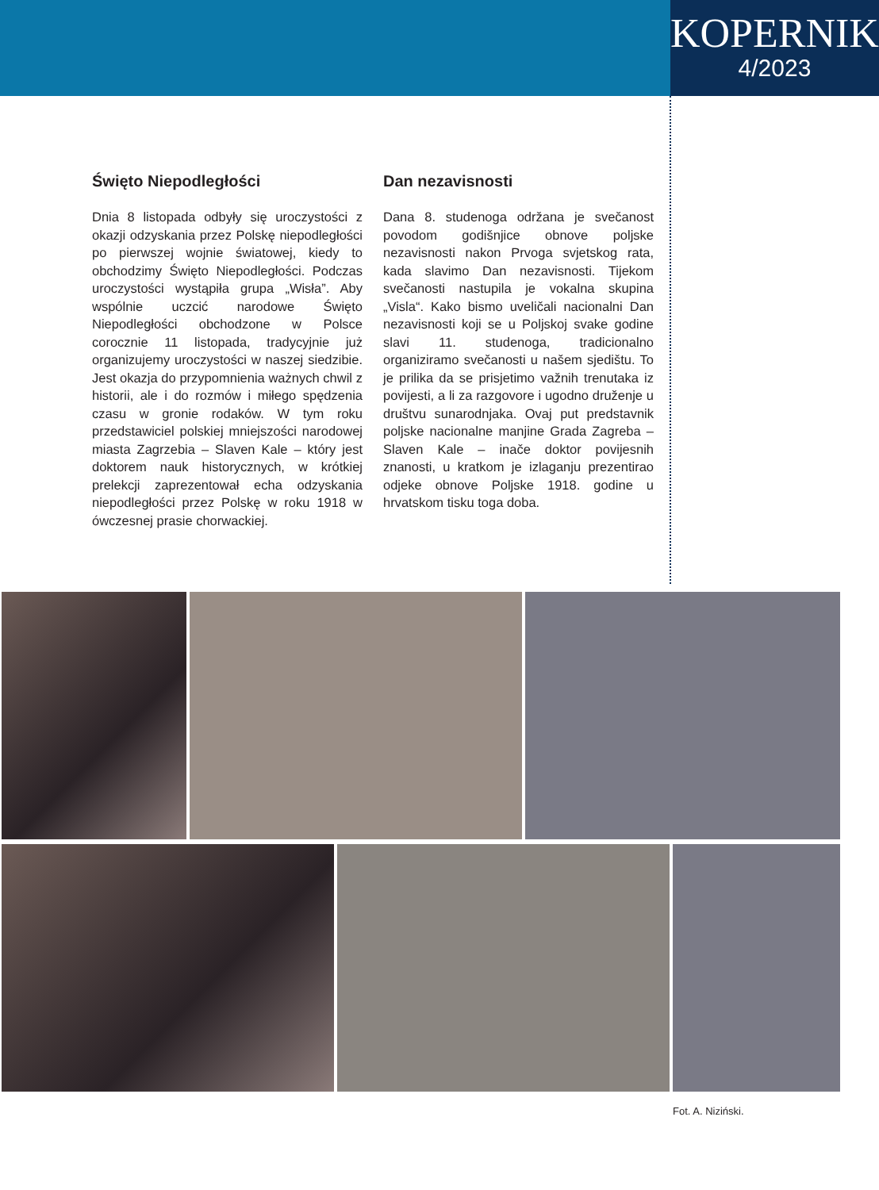KOPERNIK
4/2023
Święto Niepodległości
Dnia 8 listopada odbyły się uroczystości z okazji odzyskania przez Polskę niepodległości po pierwszej wojnie światowej, kiedy to obchodzimy Święto Niepodległości. Podczas uroczystości wystąpiła grupa „Wisła”. Aby wspólnie uczcić narodowe Święto Niepodległości obchodzone w Polsce corocznie 11 listopada, tradycyjnie już organizujemy uroczystości w naszej siedzibie. Jest okazja do przypomnienia ważnych chwil z historii, ale i do rozmów i miłego spędzenia czasu w gronie rodaków. W tym roku przedstawiciel polskiej mniejszości narodowej miasta Zagrzebia – Slaven Kale – który jest doktorem nauk historycznych, w krótkiej prelekcji zaprezentował echa odzyskania niepodległości przez Polskę w roku 1918 w ówczesnej prasie chorwackiej.
Dan nezavisnosti
Dana 8. studenoga održana je svečanost povodom godišnjice obnove poljske nezavisnosti nakon Prvoga svjetskog rata, kada slavimo Dan nezavisnosti. Tijekom svečanosti nastupila je vokalna skupina „Visla“. Kako bismo uveličali nacionalni Dan nezavisnosti koji se u Poljskoj svake godine slavi 11. studenoga, tradicionalno organiziramo svečanosti u našem sjedištu. To je prilika da se prisjetimo važnih trenutaka iz povijesti, a li za razgovore i ugodno druženje u društvu sunarodnjaka. Ovaj put predstavnik poljske nacionalne manjine Grada Zagreba – Slaven Kale – inače doktor povijesnih znanosti, u kratkom je izlaganju prezentirao odjeke obnove Poljske 1918. godine u hrvatskom tisku toga doba.
Fot. A. Niziński.